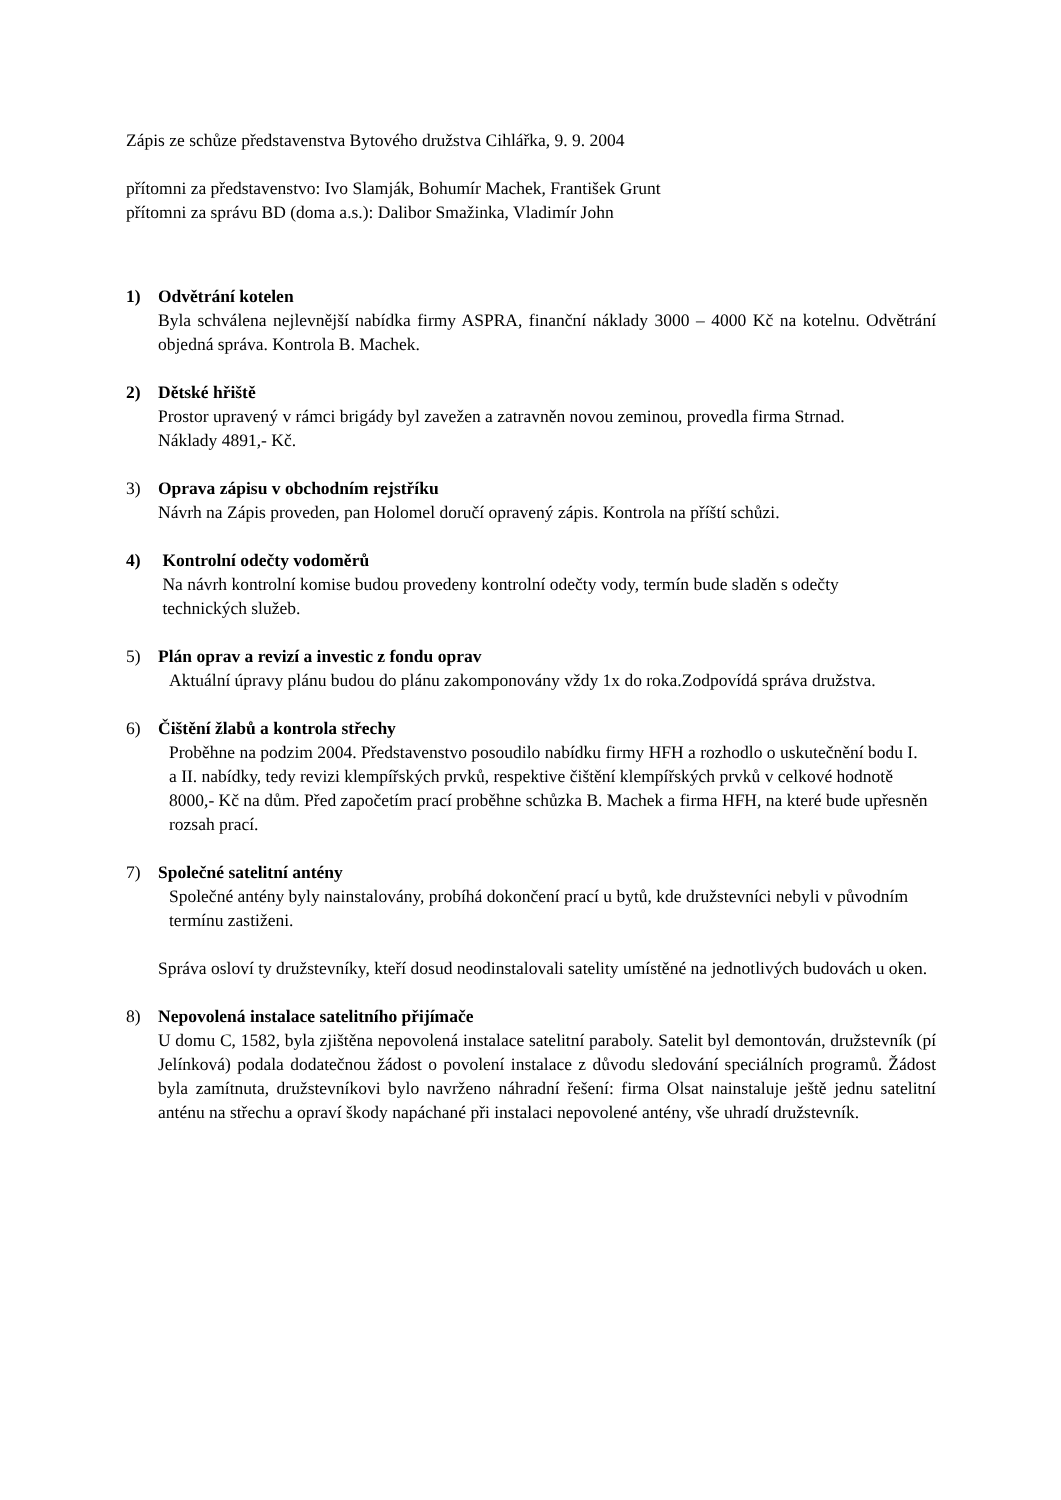Zápis ze schůze představenstva Bytového družstva Cihlářka, 9. 9. 2004
přítomni za představenstvo: Ivo Slamják, Bohumír Machek, František Grunt
přítomni za správu BD (doma a.s.): Dalibor Smažinka, Vladimír John
1) Odvětrání kotelen
Byla schválena nejlevnější nabídka firmy ASPRA, finanční náklady 3000 – 4000 Kč na kotelnu. Odvětrání objedná správa. Kontrola B. Machek.
2) Dětské hřiště
Prostor upravený v rámci brigády byl zavežen a zatravněn novou zeminou, provedla firma Strnad.
Náklady 4891,- Kč.
3) Oprava zápisu v obchodním rejstříku
Návrh na Zápis proveden, pan Holomel doručí opravený zápis. Kontrola na příští schůzi.
4) Kontrolní odečty vodoměrů
Na návrh kontrolní komise budou provedeny kontrolní odečty vody, termín bude sladěn s odečty
technických služeb.
5) Plán oprav a revizí a investic z fondu oprav
Aktuální úpravy plánu budou do plánu zakomponovány vždy 1x do roka.Zodpovídá správa družstva.
6) Čištění žlabů a kontrola střechy
Proběhne na podzim 2004. Představenstvo posoudilo nabídku firmy HFH a rozhodlo o uskutečnění bodu I.
a II. nabídky, tedy revizi klempířských prvků, respektive čištění klempířských prvků v celkové hodnotě
8000,- Kč na dům. Před započetím prací proběhne schůzka B. Machek a firma HFH, na které bude upřesněn
rozsah prací.
7) Společné satelitní antény
Společné antény byly nainstalovány, probíhá dokončení prací u bytů, kde družstevníci nebyli v původním
termínu zastiženi.
Správa osloví ty družstevníky, kteří dosud neodinstalovali satelity umístěné na jednotlivých budovách u oken.
8) Nepovolená instalace satelitního přijímače
U domu C, 1582, byla zjištěna nepovolená instalace satelitní paraboly. Satelit byl demontován, družstevník (pí Jelínková) podala dodatečnou žádost o povolení instalace z důvodu sledování speciálních programů. Žádost byla zamítnuta, družstevníkovi bylo navrženo náhradní řešení: firma Olsat nainstaluje ještě jednu satelitní anténu na střechu a opraví škody napáchané při instalaci nepovolené antény, vše uhradí družstevník.